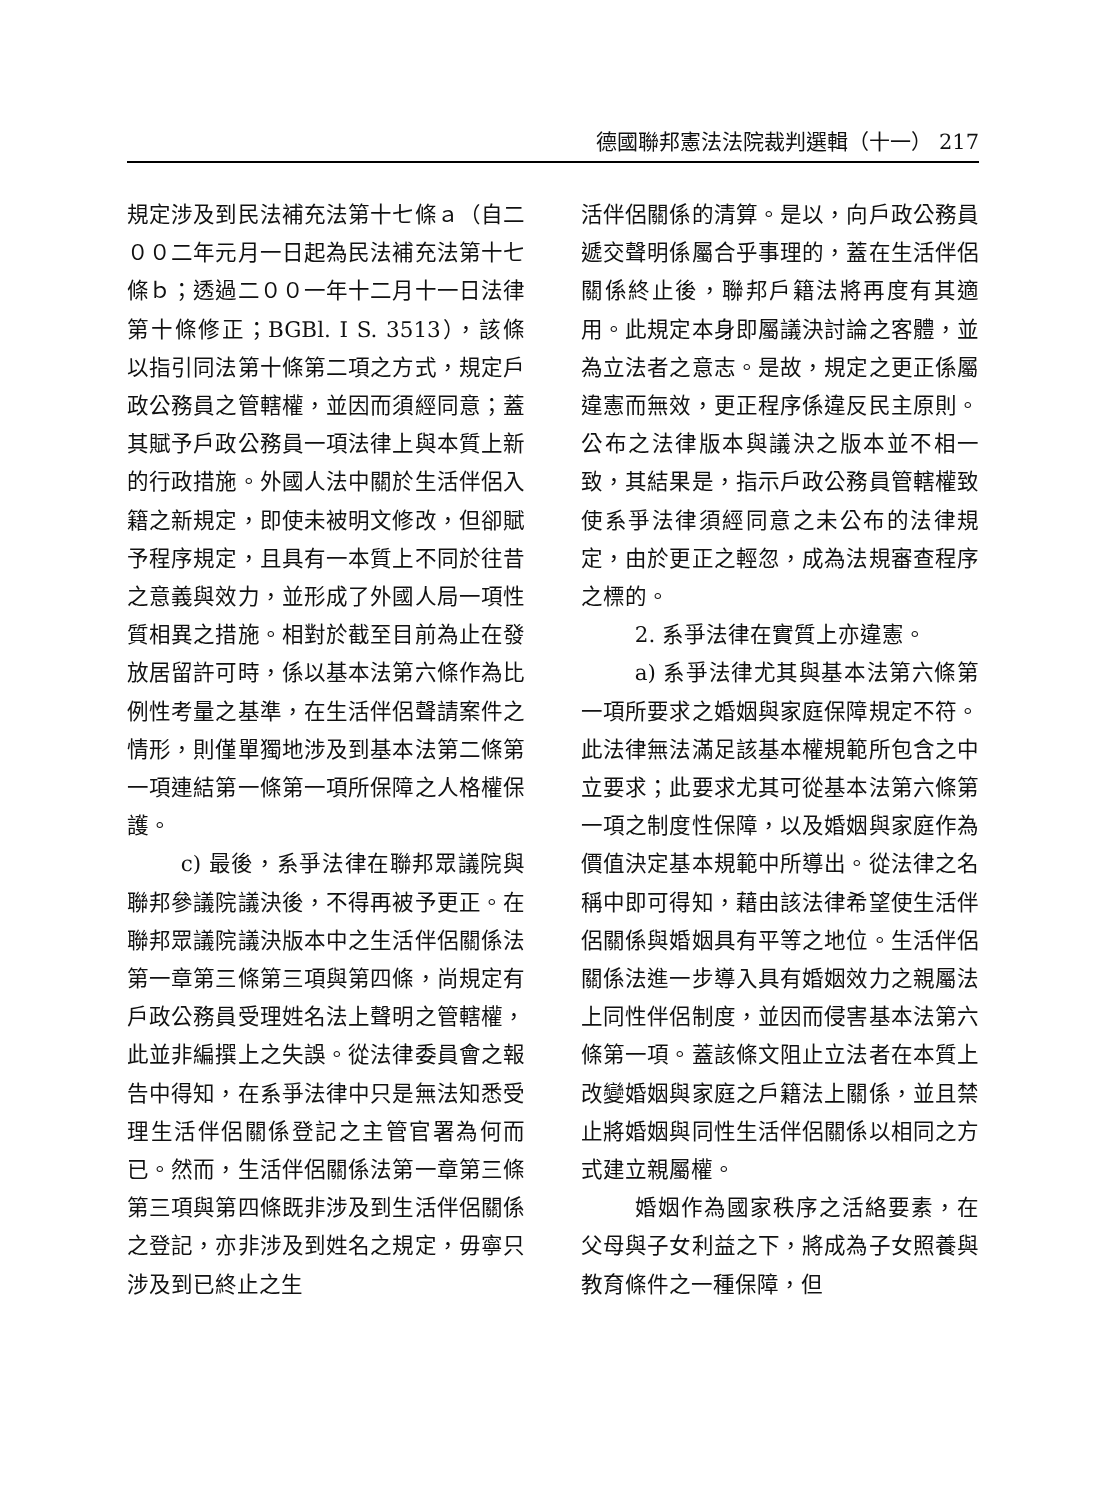德國聯邦憲法法院裁判選輯（十一） 217
規定涉及到民法補充法第十七條ａ（自二００二年元月一日起為民法補充法第十七條ｂ；透過二００一年十二月十一日法律第十條修正；BGBl. I S. 3513），該條以指引同法第十條第二項之方式，規定戶政公務員之管轄權，並因而須經同意；蓋其賦予戶政公務員一項法律上與本質上新的行政措施。外國人法中關於生活伴侶入籍之新規定，即使未被明文修改，但卻賦予程序規定，且具有一本質上不同於往昔之意義與效力，並形成了外國人局一項性質相異之措施。相對於截至目前為止在發放居留許可時，係以基本法第六條作為比例性考量之基準，在生活伴侶聲請案件之情形，則僅單獨地涉及到基本法第二條第一項連結第一條第一項所保障之人格權保護。
c) 最後，系爭法律在聯邦眾議院與聯邦參議院議決後，不得再被予更正。在聯邦眾議院議決版本中之生活伴侶關係法第一章第三條第三項與第四條，尚規定有戶政公務員受理姓名法上聲明之管轄權，此並非編撰上之失誤。從法律委員會之報告中得知，在系爭法律中只是無法知悉受理生活伴侶關係登記之主管官署為何而已。然而，生活伴侶關係法第一章第三條第三項與第四條既非涉及到生活伴侶關係之登記，亦非涉及到姓名之規定，毋寧只涉及到已終止之生
活伴侶關係的清算。是以，向戶政公務員遞交聲明係屬合乎事理的，蓋在生活伴侶關係終止後，聯邦戶籍法將再度有其適用。此規定本身即屬議決討論之客體，並為立法者之意志。是故，規定之更正係屬違憲而無效，更正程序係違反民主原則。公布之法律版本與議決之版本並不相一致，其結果是，指示戶政公務員管轄權致使系爭法律須經同意之未公布的法律規定，由於更正之輕忽，成為法規審查程序之標的。
2. 系爭法律在實質上亦違憲。
a) 系爭法律尤其與基本法第六條第一項所要求之婚姻與家庭保障規定不符。此法律無法滿足該基本權規範所包含之中立要求；此要求尤其可從基本法第六條第一項之制度性保障，以及婚姻與家庭作為價值決定基本規範中所導出。從法律之名稱中即可得知，藉由該法律希望使生活伴侶關係與婚姻具有平等之地位。生活伴侶關係法進一步導入具有婚姻效力之親屬法上同性伴侶制度，並因而侵害基本法第六條第一項。蓋該條文阻止立法者在本質上改變婚姻與家庭之戶籍法上關係，並且禁止將婚姻與同性生活伴侶關係以相同之方式建立親屬權。
婚姻作為國家秩序之活絡要素，在父母與子女利益之下，將成為子女照養與教育條件之一種保障，但